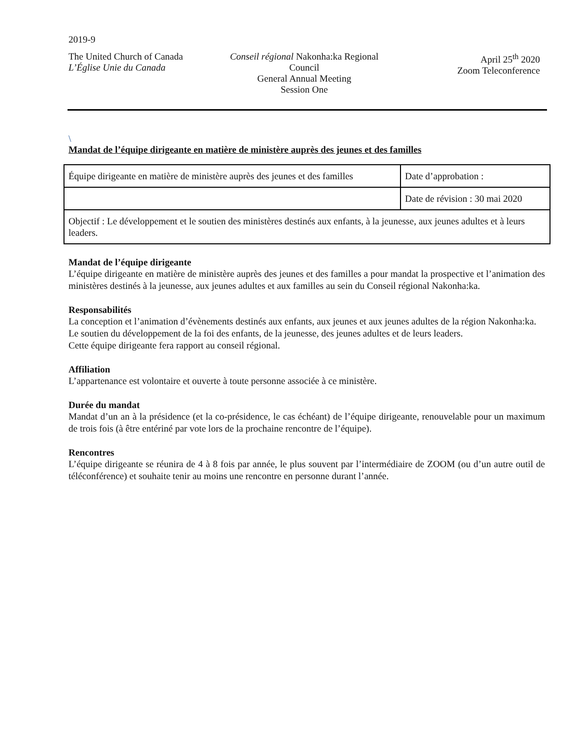2019-9
The United Church of Canada
L’Église Unie du Canada
Conseil régional Nakonha:ka Regional Council
General Annual Meeting
Session One
April 25<sup>th</sup> 2020
Zoom Teleconference
\
Mandat de l’équipe dirigeante en matière de ministère auprès des jeunes et des familles
| Équipe dirigeante en matière de ministère auprès des jeunes et des familles | Date d’approbation : |
| | Date de révision : 30 mai 2020 |
| Objectif : Le développement et le soutien des ministères destinés aux enfants, à la jeunesse, aux jeunes adultes et à leurs leaders. | |
Mandat de l’équipe dirigeante
L’équipe dirigeante en matière de ministère auprès des jeunes et des familles a pour mandat la prospective et l’animation des ministères destinés à la jeunesse, aux jeunes adultes et aux familles au sein du Conseil régional Nakonha:ka.
Responsabilités
La conception et l’animation d’évènements destinés aux enfants, aux jeunes et aux jeunes adultes de la région Nakonha:ka.
Le soutien du développement de la foi des enfants, de la jeunesse, des jeunes adultes et de leurs leaders.
Cette équipe dirigeante fera rapport au conseil régional.
Affiliation
L’appartenance est volontaire et ouverte à toute personne associée à ce ministère.
Durée du mandat
Mandat d’un an à la présidence (et la co-présidence, le cas échéant) de l’équipe dirigeante, renouvelable pour un maximum de trois fois (à être entériné par vote lors de la prochaine rencontre de l’équipe).
Rencontres
L’équipe dirigeante se réunira de 4 à 8 fois par année, le plus souvent par l’intermédiaire de ZOOM (ou d’un autre outil de téléconférence) et souhaite tenir au moins une rencontre en personne durant l’année.